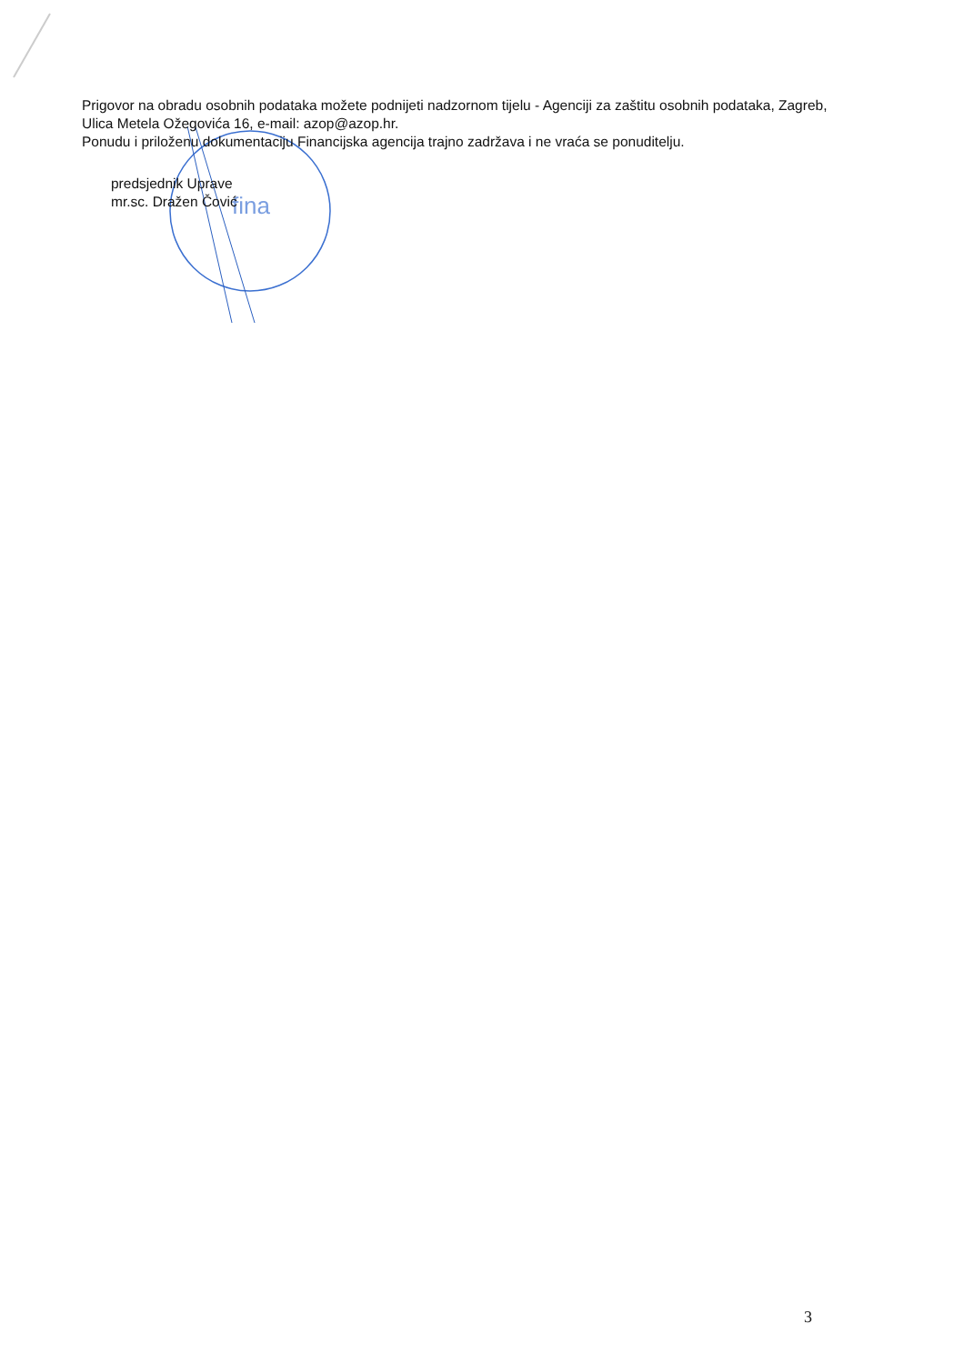fina
Prigovor na obradu osobnih podataka možete podnijeti nadzornom tijelu - Agenciji za zaštitu osobnih podataka, Zagreb, Ulica Metela Ožegovića 16, e-mail: azop@azop.hr.
Ponudu i priloženu dokumentaciju Financijska agencija trajno zadržava i ne vraća se ponuditelju.
predsjednik Uprave
mr.sc. Dražen Čović
3